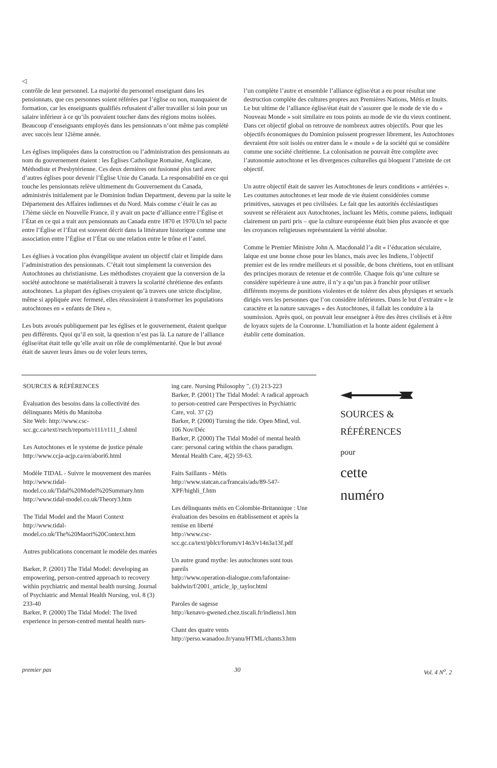◁
contrôle de leur personnel. La majorité du personnel enseignant dans les pensionnats, que ces personnes soient référées par l’église ou non, manquaient de formation, car les enseignants qualifiés refusaient d’aller travailler si loin pour un salaire inférieur à ce qu’ils pouvaient toucher dans des régions moins isolées. Beaucoup d’enseignants employés dans les pensionnats n’ont même pas complété avec succès leur 12ième année.
Les églises impliquées dans la construction ou l’administration des pensionnats au nom du gouvernement étaient : les Églises Catholique Romaine, Anglicane, Méthodiste et Presbytérienne. Ces deux dernières ont fusionné plus tard avec d’autres églises pour devenir l’Église Unie du Canada. La responsabilité en ce qui touche les pensionnats relève ultimement du Gouvernement du Canada, administrés initialement par le Dominion Indian Department, devenu par la suite le Département des Affaires indiennes et du Nord. Mais comme c’était le cas au 17ième siècle en Nouvelle France, il y avait un pacte d’alliance entre l’Église et l’État en ce qui a trait aux pensionnats au Canada entre 1870 et 1970.Un tel pacte entre l’Église et l’État est souvent décrit dans la littérature historique comme une association entre l’Église et l’État ou une relation entre le trône et l’autel.
Les églises à vocation plus évangélique avaient un objectif clair et limpide dans l’administration des pensionnats. C’était tout simplement la conversion des Autochtones au christianisme. Les méthodistes croyaient que la conversion de la société autochtone se matérialiserait à travers la scolarité chrétienne des enfants autochtones. La plupart des églises croyaient qu’à travers une stricte discipline, même si appliquée avec fermeté, elles réussiraient à transformer les populations autochtones en « enfants de Dieu ».
Les buts avoués publiquement par les églises et le gouvernement, étaient quelque peu différents. Quoi qu’il en soit, la question n’est pas là. La nature de l’alliance église/état était telle qu’elle avait un rôle de complémentarité. Que le but avoué était de sauver leurs âmes ou de voler leurs terres,
l’un complète l’autre et ensemble l’alliance église/état a eu pour résultat une destruction complète des cultures propres aux Premières Nations, Métis et Inuits. Le but ultime de l’alliance église/état était de s’assurer que le mode de vie du « Nouveau Monde » soit similaire en tous points au mode de vie du vieux continent. Dans cet objectif global on retrouve de nombreux autres objectifs. Pour que les objectifs économiques du Dominion puissent progresser librement, les Autochtones devraient être soit isolés ou entrer dans le « moule » de la société qui se considère comme une société chrétienne. La colonisation ne pouvait être complète avec l’autonomie autochtone et les divergences culturelles qui bloquent l’atteinte de cet objectif.
Un autre objectif était de sauver les Autochtones de leurs conditions « arriérées ». Les coutumes autochtones et leur mode de vie étaient considérées comme primitives, sauvages et peu civilisées. Le fait que les autorités écclésiastiques souvent se référaient aux Autochtones, incluant les Métis, comme païens, indiquait clairement un parti pris – que la culture européenne était bien plus avancée et que les croyances religieuses représentaient la vérité absolue.
Comme le Premier Ministre John A. Macdonald l’a dit « l’éducation séculaire, laïque est une bonne chose pour les blancs, mais avec les Indiens, l’objectif premier est de les rendre meilleurs et si possible, de bons chrétiens, tout en utilisant des principes moraux de retenue et de contrôle. Chaque fois qu’une culture se considère supérieure à une autre, il n’y a qu’un pas à franchir pour utiliser différents moyens de punitions violentes et de tolérer des abus physiques et sexuels dirigés vers les personnes que l’on considère inférieures. Dans le but d’extraire « le caractère et la nature sauvages » des Autochtones, il fallait les conduire à la soumission. Après quoi, on pouvait leur enseigner à être des êtres civilisés et à être de loyaux sujets de la Couronne. L’humiliation et la honte aident également à établir cette domination.
SOURCES & RÉFÉRENCES
Évaluation des besoins dans la collectivité des délinquants Métis du Manitoba
Site Web: http://www.csc-scc.gc.ca/text/rsrch/reports/r111/r111_f.shtml
Les Autochtones et le systeme de justice pénale
http://www.ccja-acjp.ca/en/abori6.html
Modèle TIDAL - Suivre le mouvement des marées
http://www.tidal-model.co.uk/Tidal%20Model%20Summary.htm
http://www.tidal-model.co.uk/Theory3.htm
The Tidal Model and the Maori Context
http://www.tidal-model.co.uk/The%20Maori%20Context.htm
Autres publications concernant le modèle des marées
Barker, P. (2001) The Tidal Model: developing an empowering, person-centred approach to recovery within psychiatric and mental health nursing. Journal of Psychiatric and Mental Health Nursing, vol. 8 (3) 233-40
Barker, P. (2000) The Tidal Model: The lived experience in person-centred mental health nurs-
ing care. Nursing Philosophy ", (3) 213-223
Barker, P. (2001) The Tidal Model: A radical approach to person-centred care Perspectives in Psychiatric Care, vol. 37 (2)
Barker, P. (2000) Turning the tide. Open Mind, vol. 106 Nov/Déc
Barker, P. (2000) The Tidal Model of mental health care: personal caring within the chaos paradigm. Mental Health Care, 4(2) 59-63.
Faits Saillants - Métis
http://www.statcan.ca/francais/ads/89-547-XPF/highli_f.htm
Les délinquants métis en Colombie-Britannique : Une évaluation des besoins en établissement et après la remise en liberté
http://www.csc-scc.gc.ca/text/pblct/forum/v14n3/v14n3a13f.pdf
Un autre grand mythe: les autochtones sont tous pareils
http://www.operation-dialogue.com/lafontaine-baldwin/f/2001_article_lp_taylor.html
Paroles de sagesse
http://kenavo-gwened.chez.tiscali.fr/indiens1.htm
Chant des quatre vents
http://perso.wanadoo.fr/yanu/HTML/chants3.htm
SOURCES &
RÉFÉRENCES
pour
cette
numéro
premier pas 30 Vol. 4 N<sup>o</sup>. 2